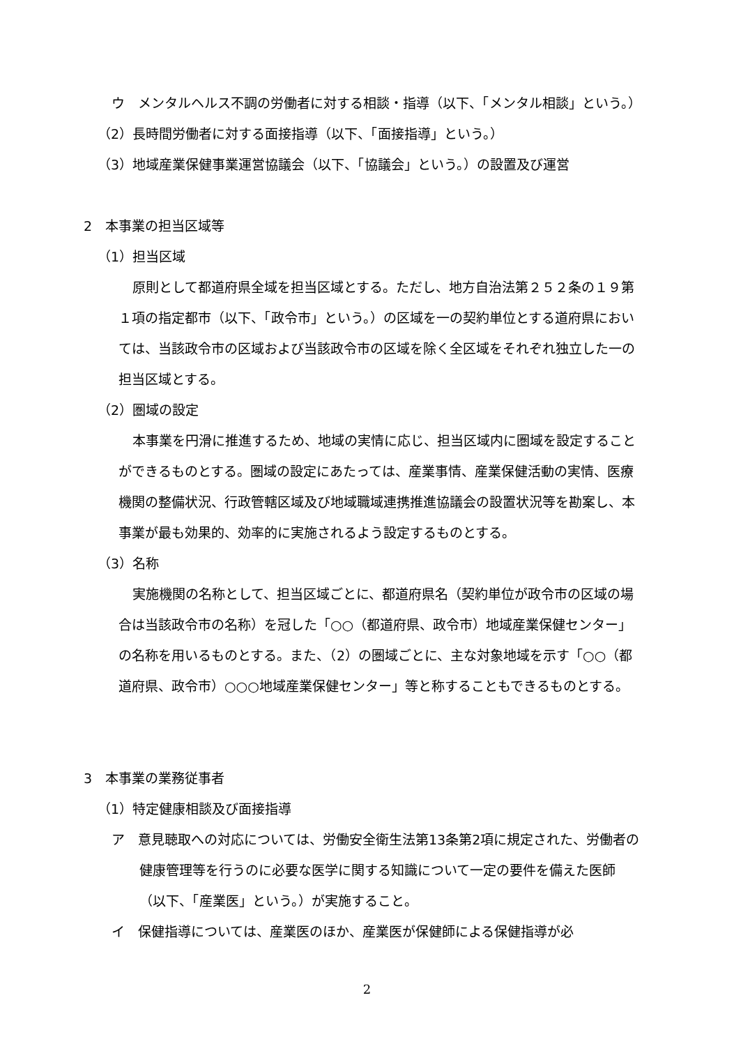ウ　メンタルヘルス不調の労働者に対する相談・指導（以下、「メンタル相談」という。）
（2）長時間労働者に対する面接指導（以下、「面接指導」という。）
（3）地域産業保健事業運営協議会（以下、「協議会」という。）の設置及び運営
2　本事業の担当区域等
（1）担当区域
原則として都道府県全域を担当区域とする。ただし、地方自治法第２５２条の１９第１項の指定都市（以下、「政令市」という。）の区域を一の契約単位とする道府県においては、当該政令市の区域および当該政令市の区域を除く全区域をそれぞれ独立した一の担当区域とする。
（2）圏域の設定
本事業を円滑に推進するため、地域の実情に応じ、担当区域内に圏域を設定することができるものとする。圏域の設定にあたっては、産業事情、産業保健活動の実情、医療機関の整備状況、行政管轄区域及び地域職域連携推進協議会の設置状況等を勘案し、本事業が最も効果的、効率的に実施されるよう設定するものとする。
（3）名称
実施機関の名称として、担当区域ごとに、都道府県名（契約単位が政令市の区域の場合は当該政令市の名称）を冠した「○○（都道府県、政令市）地域産業保健センター」の名称を用いるものとする。また、（2）の圏域ごとに、主な対象地域を示す「○○（都道府県、政令市）○○○地域産業保健センター」等と称することもできるものとする。
3　本事業の業務従事者
（1）特定健康相談及び面接指導
ア　意見聴取への対応については、労働安全衛生法第13条第2項に規定された、労働者の健康管理等を行うのに必要な医学に関する知識について一定の要件を備えた医師（以下、「産業医」という。）が実施すること。
イ　保健指導については、産業医のほか、産業医が保健師による保健指導が必
2